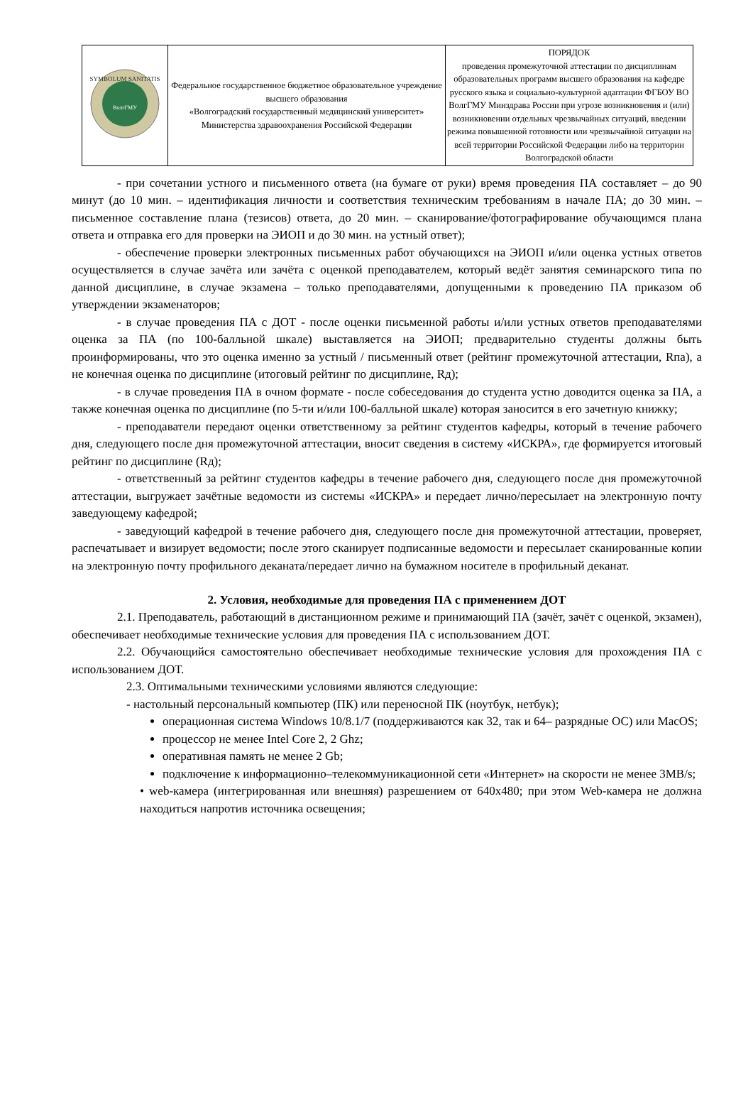| SYMBOLUM SANITATIS ВолгГМУ | Федеральное государственное бюджетное образовательное учреждение высшего образования «Волгоградский государственный медицинский университет» Министерства здравоохранения Российской Федерации | ПОРЯДОК проведения промежуточной аттестации по дисциплинам образовательных программ высшего образования на кафедре русского языка и социально-культурной адаптации ФГБОУ ВО ВолгГМУ Минздрава России при угрозе возникновения и (или) возникновении отдельных чрезвычайных ситуаций, введении режима повышенной готовности или чрезвычайной ситуации на всей территории Российской Федерации либо на территории Волгоградской области |
- при сочетании устного и письменного ответа (на бумаге от руки) время проведения ПА составляет – до 90 минут (до 10 мин. – идентификация личности и соответствия техническим требованиям в начале ПА; до 30 мин. – письменное составление плана (тезисов) ответа, до 20 мин. – сканирование/фотографирование обучающимся плана ответа и отправка его для проверки на ЭИОП и до 30 мин. на устный ответ);
- обеспечение проверки электронных письменных работ обучающихся на ЭИОП и/или оценка устных ответов осуществляется в случае зачёта или зачёта с оценкой преподавателем, который ведёт занятия семинарского типа по данной дисциплине, в случае экзамена – только преподавателями, допущенными к проведению ПА приказом об утверждении экзаменаторов;
- в случае проведения ПА с ДОТ - после оценки письменной работы и/или устных ответов преподавателями оценка за ПА (по 100-балльной шкале) выставляется на ЭИОП; предварительно студенты должны быть проинформированы, что это оценка именно за устный / письменный ответ (рейтинг промежуточной аттестации, Rпа), а не конечная оценка по дисциплине (итоговый рейтинг по дисциплине, Rд);
- в случае проведения ПА в очном формате - после собеседования до студента устно доводится оценка за ПА, а также конечная оценка по дисциплине (по 5-ти и/или 100-балльной шкале) которая заносится в его зачетную книжку;
- преподаватели передают оценки ответственному за рейтинг студентов кафедры, который в течение рабочего дня, следующего после дня промежуточной аттестации, вносит сведения в систему «ИСКРА», где формируется итоговый рейтинг по дисциплине (Rд);
- ответственный за рейтинг студентов кафедры в течение рабочего дня, следующего после дня промежуточной аттестации, выгружает зачётные ведомости из системы «ИСКРА» и передает лично/пересылает на электронную почту заведующему кафедрой;
- заведующий кафедрой в течение рабочего дня, следующего после дня промежуточной аттестации, проверяет, распечатывает и визирует ведомости; после этого сканирует подписанные ведомости и пересылает сканированные копии на электронную почту профильного деканата/передает лично на бумажном носителе в профильный деканат.
2. Условия, необходимые для проведения ПА с применением ДОТ
2.1. Преподаватель, работающий в дистанционном режиме и принимающий ПА (зачёт, зачёт с оценкой, экзамен), обеспечивает необходимые технические условия для проведения ПА с использованием ДОТ.
2.2. Обучающийся самостоятельно обеспечивает необходимые технические условия для прохождения ПА с использованием ДОТ.
2.3. Оптимальными техническими условиями являются следующие:
- настольный персональный компьютер (ПК) или переносной ПК (ноутбук, нетбук);
операционная система Windows 10/8.1/7 (поддерживаются как 32, так и 64– разрядные ОС) или MacOS;
процессор не менее Intel Core 2, 2 Ghz;
оперативная память не менее 2 Gb;
подключение к информационно–телекоммуникационной сети «Интернет» на скорости не менее 3MB/s;
• web-камера (интегрированная или внешняя) разрешением от 640x480; при этом Web-камера не должна находиться напротив источника освещения;